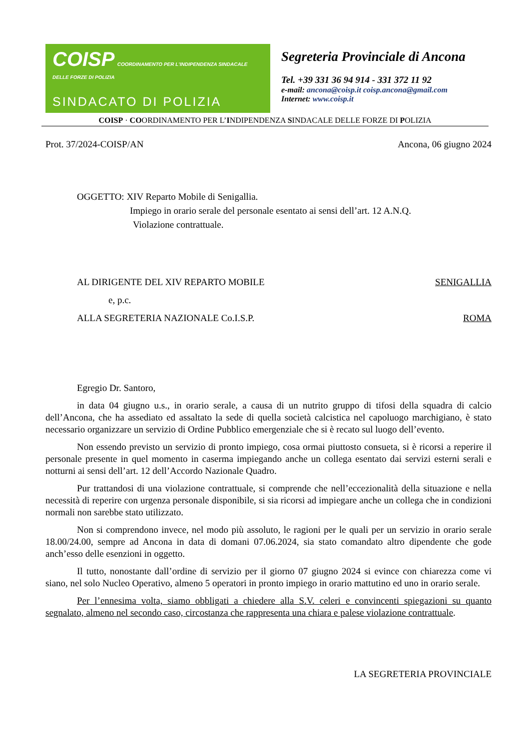COISP COORDINAMENTO PER L'INDIPENDENZA SINDACALE DELLE FORZE DI POLIZIA
SINDACATO DI POLIZIA
Segreteria Provinciale di Ancona
Tel. +39 331 36 94 914 - 331 372 11 92
e-mail: ancona@coisp.it coisp.ancona@gmail.com
Internet: www.coisp.it
COISP · COORDINAMENTO PER L’INDIPENDENZA SINDACALE DELLE FORZE DI POLIZIA
Prot. 37/2024-COISP/AN Ancona, 06 giugno 2024
OGGETTO: XIV Reparto Mobile di Senigallia.
Impiego in orario serale del personale esentato ai sensi dell’art. 12 A.N.Q.
Violazione contrattuale.
AL DIRIGENTE DEL XIV REPARTO MOBILE SENIGALLIA
e, p.c.
ALLA SEGRETERIA NAZIONALE Co.I.S.P. ROMA
Egregio Dr. Santoro,
in data 04 giugno u.s., in orario serale, a causa di un nutrito gruppo di tifosi della squadra di calcio dell’Ancona, che ha assediato ed assaltato la sede di quella società calcistica nel capoluogo marchigiano, è stato necessario organizzare un servizio di Ordine Pubblico emergenziale che si è recato sul luogo dell’evento.
Non essendo previsto un servizio di pronto impiego, cosa ormai piuttosto consueta, si è ricorsi a reperire il personale presente in quel momento in caserma impiegando anche un collega esentato dai servizi esterni serali e notturni ai sensi dell’art. 12 dell’Accordo Nazionale Quadro.
Pur trattandosi di una violazione contrattuale, si comprende che nell’eccezionalità della situazione e nella necessità di reperire con urgenza personale disponibile, si sia ricorsi ad impiegare anche un collega che in condizioni normali non sarebbe stato utilizzato.
Non si comprendono invece, nel modo più assoluto, le ragioni per le quali per un servizio in orario serale 18.00/24.00, sempre ad Ancona in data di domani 07.06.2024, sia stato comandato altro dipendente che gode anch’esso delle esenzioni in oggetto.
Il tutto, nonostante dall’ordine di servizio per il giorno 07 giugno 2024 si evince con chiarezza come vi siano, nel solo Nucleo Operativo, almeno 5 operatori in pronto impiego in orario mattutino ed uno in orario serale.
Per l’ennesima volta, siamo obbligati a chiedere alla S.V. celeri e convincenti spiegazioni su quanto segnalato, almeno nel secondo caso, circostanza che rappresenta una chiara e palese violazione contrattuale.
LA SEGRETERIA PROVINCIALE